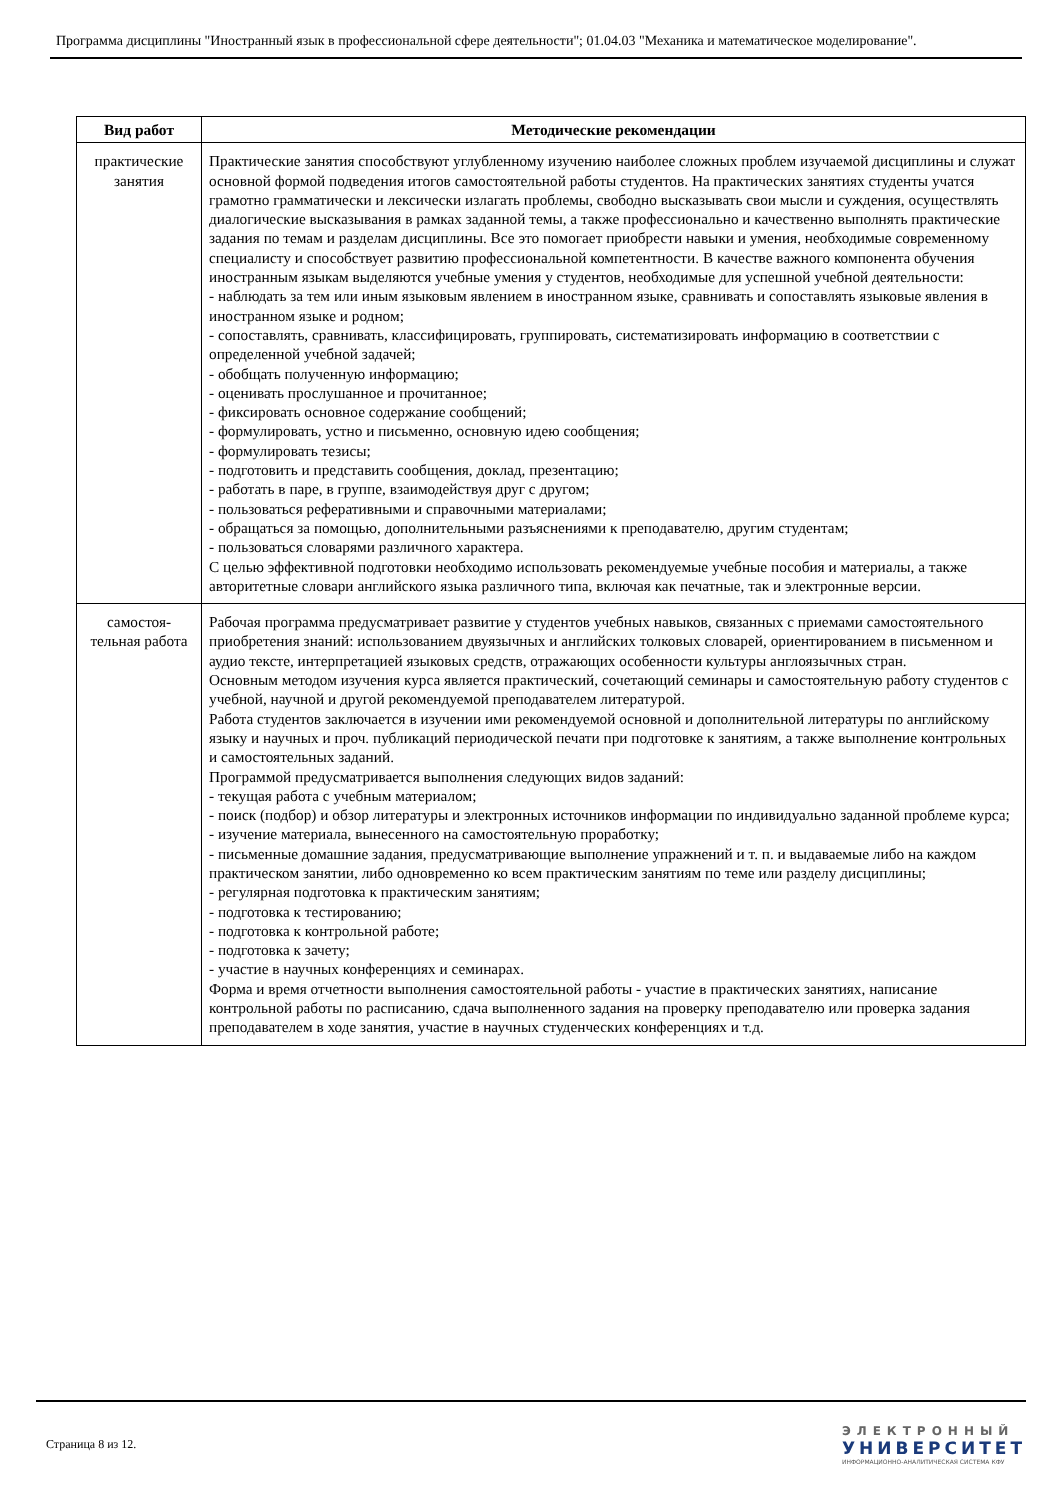Программа дисциплины "Иностранный язык в профессиональной сфере деятельности"; 01.04.03 "Механика и математическое моделирование".
| Вид работ | Методические рекомендации |
| --- | --- |
| практические занятия | Практические занятия способствуют углубленному изучению наиболее сложных проблем изучаемой дисциплины и служат основной формой подведения итогов самостоятельной работы студентов. На практических занятиях студенты учатся грамотно грамматически и лексически излагать проблемы, свободно высказывать свои мысли и суждения, осуществлять диалогические высказывания в рамках заданной темы, а также профессионально и качественно выполнять практические задания по темам и разделам дисциплины. Все это помогает приобрести навыки и умения, необходимые современному специалисту и способствует развитию профессиональной компетентности. В качестве важного компонента обучения иностранным языкам выделяются учебные умения у студентов, необходимые для успешной учебной деятельности: - наблюдать за тем или иным языковым явлением в иностранном языке, сравнивать и сопоставлять языковые явления в иностранном языке и родном; - сопоставлять, сравнивать, классифицировать, группировать, систематизировать информацию в соответствии с определенной учебной задачей; - обобщать полученную информацию; - оценивать прослушанное и прочитанное; - фиксировать основное содержание сообщений; - формулировать, устно и письменно, основную идею сообщения; - формулировать тезисы; - подготовить и представить сообщения, доклад, презентацию; - работать в паре, в группе, взаимодействуя друг с другом; - пользоваться реферативными и справочными материалами; - обращаться за помощью, дополнительными разъяснениями к преподавателю, другим студентам; - пользоваться словарями различного характера. С целью эффективной подготовки необходимо использовать рекомендуемые учебные пособия и материалы, а также авторитетные словари английского языка различного типа, включая как печатные, так и электронные версии. |
| самостоя-тельная работа | Рабочая программа предусматривает развитие у студентов учебных навыков, связанных с приемами самостоятельного приобретения знаний: использованием двуязычных и английских толковых словарей, ориентированием в письменном и аудио тексте, интерпретацией языковых средств, отражающих особенности культуры англоязычных стран. Основным методом изучения курса является практический, сочетающий семинары и самостоятельную работу студентов с учебной, научной и другой рекомендуемой преподавателем литературой. Работа студентов заключается в изучении ими рекомендуемой основной и дополнительной литературы по английскому языку и научных и проч. публикаций периодической печати при подготовке к занятиям, а также выполнение контрольных и самостоятельных заданий. Программой предусматривается выполнения следующих видов заданий: - текущая работа с учебным материалом; - поиск (подбор) и обзор литературы и электронных источников информации по индивидуально заданной проблеме курса; - изучение материала, вынесенного на самостоятельную проработку; - письменные домашние задания, предусматривающие выполнение упражнений и т. п. и выдаваемые либо на каждом практическом занятии, либо одновременно ко всем практическим занятиям по теме или разделу дисциплины; - регулярная подготовка к практическим занятиям; - подготовка к тестированию; - подготовка к контрольной работе; - подготовка к зачету; - участие в научных конференциях и семинарах. Форма и время отчетности выполнения самостоятельной работы - участие в практических занятиях, написание контрольной работы по расписанию, сдача выполненного задания на проверку преподавателю или проверка задания преподавателем в ходе занятия, участие в научных студенческих конференциях и т.д. |
Страница 8 из 12.
ЭЛЕКТРОННЫЙ
УНИВЕРСИТЕТ
ИНФОРМАЦИОННО-АНАЛИТИЧЕСКАЯ СИСТЕМА КФУ